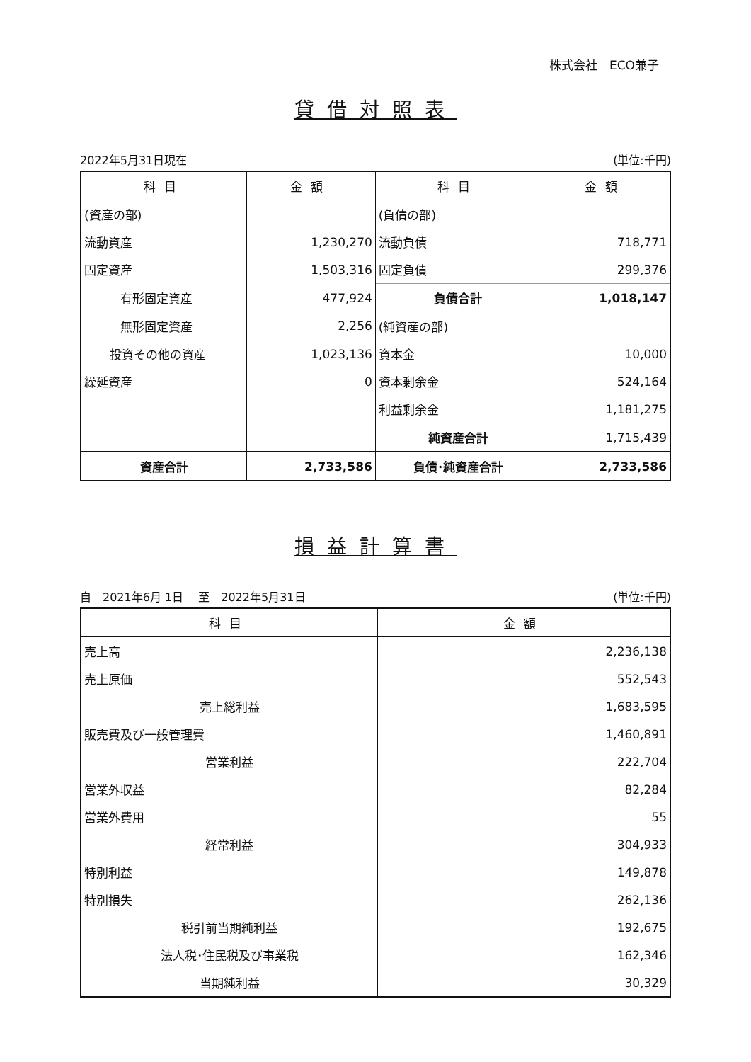株式会社　ECO兼子
貸借対照表
2022年5月31日現在 (単位:千円)
| 科目 | 金額 | 科目 | 金額 |
| --- | --- | --- | --- |
| (資産の部) | | (負債の部) | |
| 流動資産 | 1,230,270 | 流動負債 | 718,771 |
| 固定資産 | 1,503,316 | 固定負債 | 299,376 |
| 有形固定資産 | 477,924 | 負債合計 | 1,018,147 |
| 無形固定資産 | 2,256 | (純資産の部) | |
| 投資その他の資産 | 1,023,136 | 資本金 | 10,000 |
| 繰延資産 | 0 | 資本剰余金 | 524,164 |
| | | 利益剰余金 | 1,181,275 |
| | | 純資産合計 | 1,715,439 |
| 資産合計 | 2,733,586 | 負債･純資産合計 | 2,733,586 |
損益計算書
自　2021年6月 1日　 至　2022年5月31日 (単位:千円)
| 科目 | 金額 |
| --- | --- |
| 売上高 | 2,236,138 |
| 売上原価 | 552,543 |
| 売上総利益 | 1,683,595 |
| 販売費及び一般管理費 | 1,460,891 |
| 営業利益 | 222,704 |
| 営業外収益 | 82,284 |
| 営業外費用 | 55 |
| 経常利益 | 304,933 |
| 特別利益 | 149,878 |
| 特別損失 | 262,136 |
| 税引前当期純利益 | 192,675 |
| 法人税･住民税及び事業税 | 162,346 |
| 当期純利益 | 30,329 |